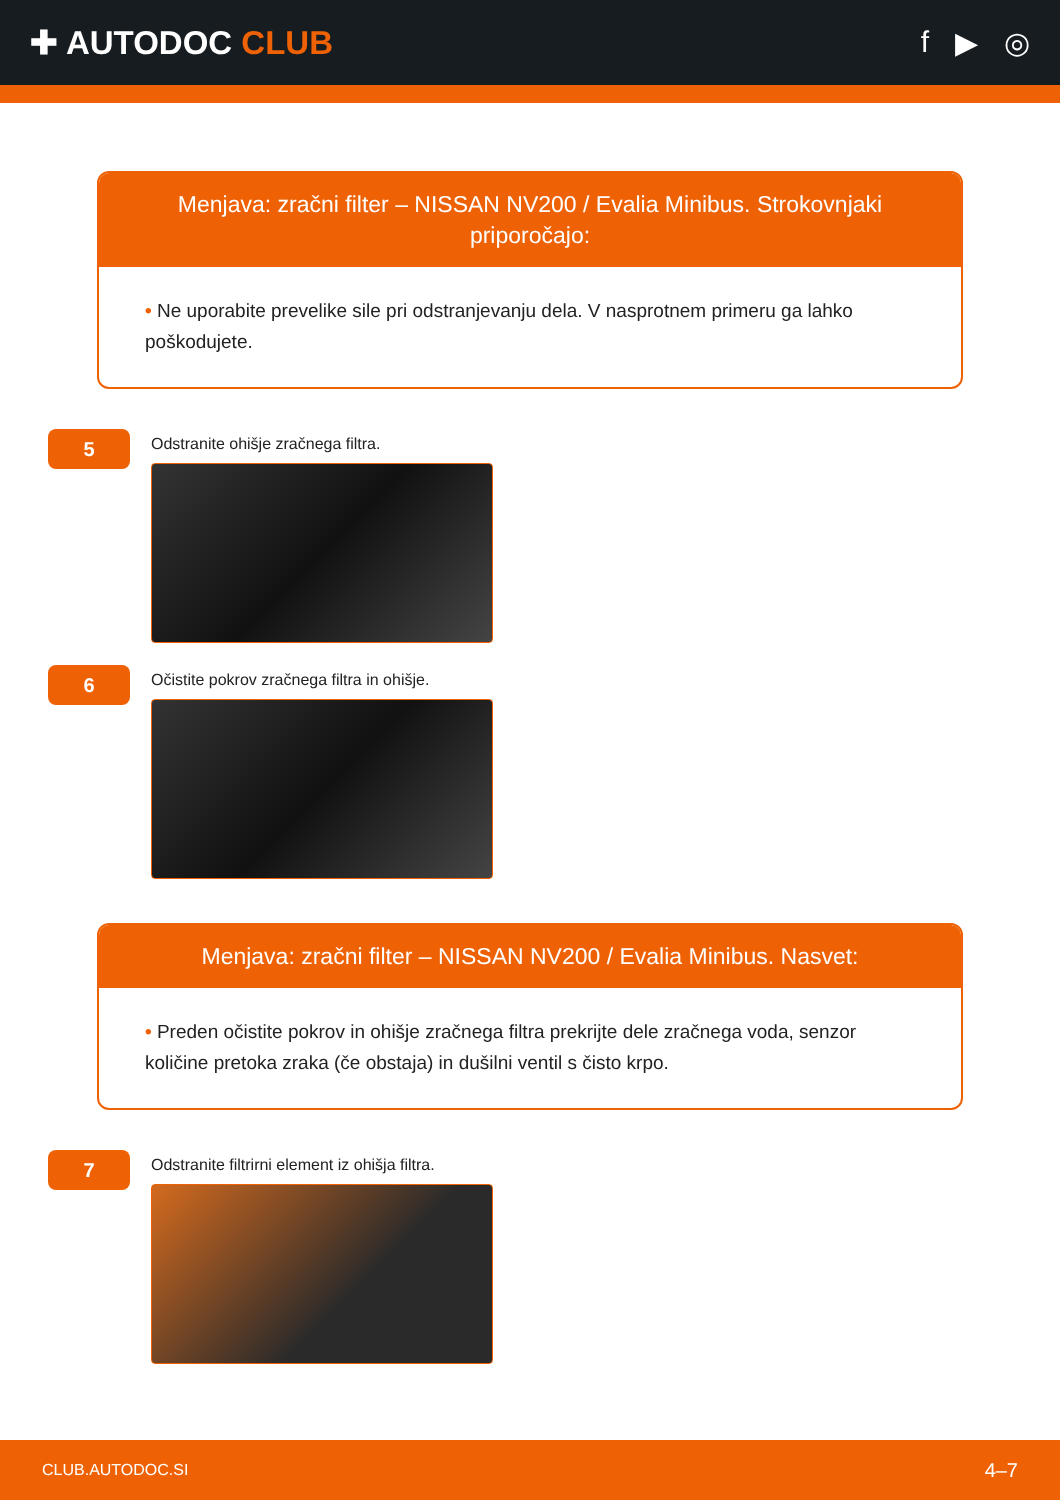✚ AUTODOC CLUB f ▶ ◎
Menjava: zračni filter – NISSAN NV200 / Evalia Minibus. Strokovnjaki priporočajo:
• Ne uporabite prevelike sile pri odstranjevanju dela. V nasprotnem primeru ga lahko poškodujete.
5
Odstranite ohišje zračnega filtra.
6
Očistite pokrov zračnega filtra in ohišje.
Menjava: zračni filter – NISSAN NV200 / Evalia Minibus. Nasvet:
• Preden očistite pokrov in ohišje zračnega filtra prekrijte dele zračnega voda, senzor količine pretoka zraka (če obstaja) in dušilni ventil s čisto krpo.
7
Odstranite filtrirni element iz ohišja filtra.
CLUB.AUTODOC.SI 4–7